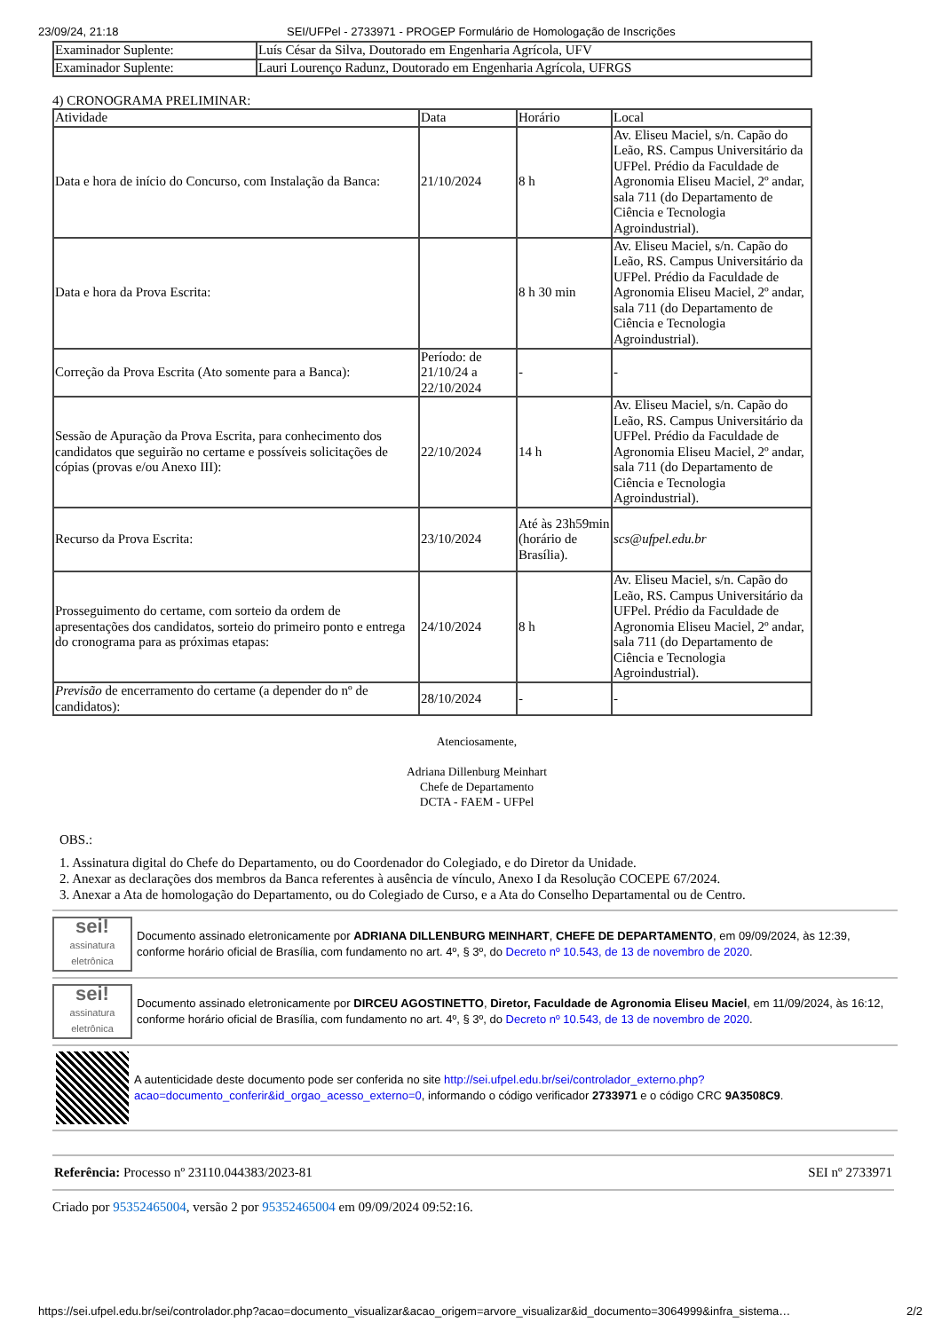23/09/24, 21:18 SEI/UFPel - 2733971 - PROGEP Formulário de Homologação de Inscrições
| Examinador Suplente: | Luís César da Silva, Doutorado em Engenharia Agrícola, UFV |
| Examinador Suplente: | Lauri Lourenço Radunz, Doutorado em Engenharia Agrícola, UFRGS |
4) CRONOGRAMA PRELIMINAR:
| Atividade | Data | Horário | Local |
| --- | --- | --- | --- |
| Data e hora de início do Concurso, com Instalação da Banca: | 21/10/2024 | 8 h | Av. Eliseu Maciel, s/n. Capão do Leão, RS. Campus Universitário da UFPel. Prédio da Faculdade de Agronomia Eliseu Maciel, 2º andar, sala 711 (do Departamento de Ciência e Tecnologia Agroindustrial). |
| Data e hora da Prova Escrita: | | 8 h 30 min | Av. Eliseu Maciel, s/n. Capão do Leão, RS. Campus Universitário da UFPel. Prédio da Faculdade de Agronomia Eliseu Maciel, 2º andar, sala 711 (do Departamento de Ciência e Tecnologia Agroindustrial). |
| Correção da Prova Escrita (Ato somente para a Banca): | Período: de 21/10/24 a 22/10/2024 | - | - |
| Sessão de Apuração da Prova Escrita, para conhecimento dos candidatos que seguirão no certame e possíveis solicitações de cópias (provas e/ou Anexo III): | 22/10/2024 | 14 h | Av. Eliseu Maciel, s/n. Capão do Leão, RS. Campus Universitário da UFPel. Prédio da Faculdade de Agronomia Eliseu Maciel, 2º andar, sala 711 (do Departamento de Ciência e Tecnologia Agroindustrial). |
| Recurso da Prova Escrita: | 23/10/2024 | Até às 23h59min (horário de Brasília). | scs@ufpel.edu.br |
| Prosseguimento do certame, com sorteio da ordem de apresentações dos candidatos, sorteio do primeiro ponto e entrega do cronograma para as próximas etapas: | 24/10/2024 | 8 h | Av. Eliseu Maciel, s/n. Capão do Leão, RS. Campus Universitário da UFPel. Prédio da Faculdade de Agronomia Eliseu Maciel, 2º andar, sala 711 (do Departamento de Ciência e Tecnologia Agroindustrial). |
| Previsão de encerramento do certame (a depender do nº de candidatos): | 28/10/2024 | - | - |
Atenciosamente,
Adriana Dillenburg Meinhart
Chefe de Departamento
DCTA - FAEM - UFPel
OBS.:
1. Assinatura digital do Chefe do Departamento, ou do Coordenador do Colegiado, e do Diretor da Unidade.
2. Anexar as declarações dos membros da Banca referentes à ausência de vínculo, Anexo I da Resolução COCEPE 67/2024.
3. Anexar a Ata de homologação do Departamento, ou do Colegiado de Curso, e a Ata do Conselho Departamental ou de Centro.
sei!
assinatura eletrônica
Documento assinado eletronicamente por ADRIANA DILLENBURG MEINHART, CHEFE DE DEPARTAMENTO, em 09/09/2024, às 12:39, conforme horário oficial de Brasília, com fundamento no art. 4º, § 3º, do Decreto nº 10.543, de 13 de novembro de 2020.
sei!
assinatura eletrônica
Documento assinado eletronicamente por DIRCEU AGOSTINETTO, Diretor, Faculdade de Agronomia Eliseu Maciel, em 11/09/2024, às 16:12, conforme horário oficial de Brasília, com fundamento no art. 4º, § 3º, do Decreto nº 10.543, de 13 de novembro de 2020.
A autenticidade deste documento pode ser conferida no site http://sei.ufpel.edu.br/sei/controlador_externo.php?acao=documento_conferir&id_orgao_acesso_externo=0, informando o código verificador 2733971 e o código CRC 9A3508C9.
Referência: Processo nº 23110.044383/2023-81 SEI nº 2733971
Criado por 95352465004, versão 2 por 95352465004 em 09/09/2024 09:52:16.
https://sei.ufpel.edu.br/sei/controlador.php?acao=documento_visualizar&acao_origem=arvore_visualizar&id_documento=3064999&infra_sistema… 2/2